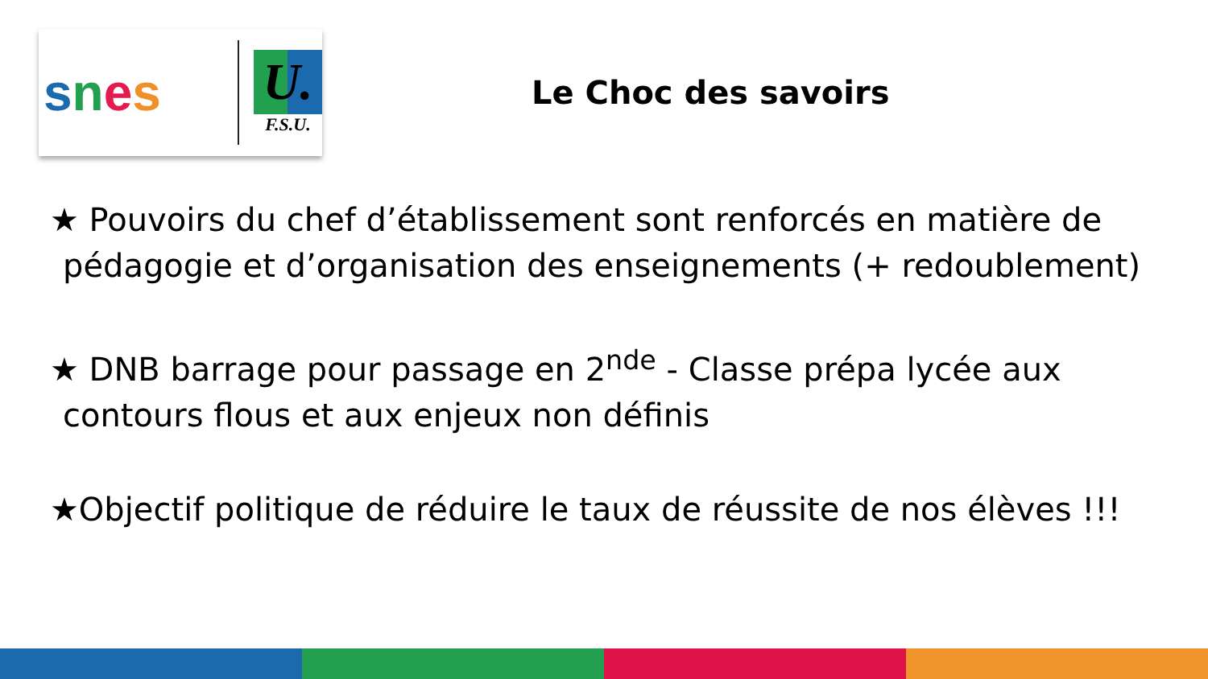snes
U.
F.S.U.
Le Choc des savoirs
★ Pouvoirs du chef d’établissement sont renforcés en matière de pédagogie et d’organisation des enseignements (+ redoublement)
★ DNB barrage pour passage en 2<sup>nde</sup> - Classe prépa lycée aux contours flous et aux enjeux non définis
★Objectif politique de réduire le taux de réussite de nos élèves !!!